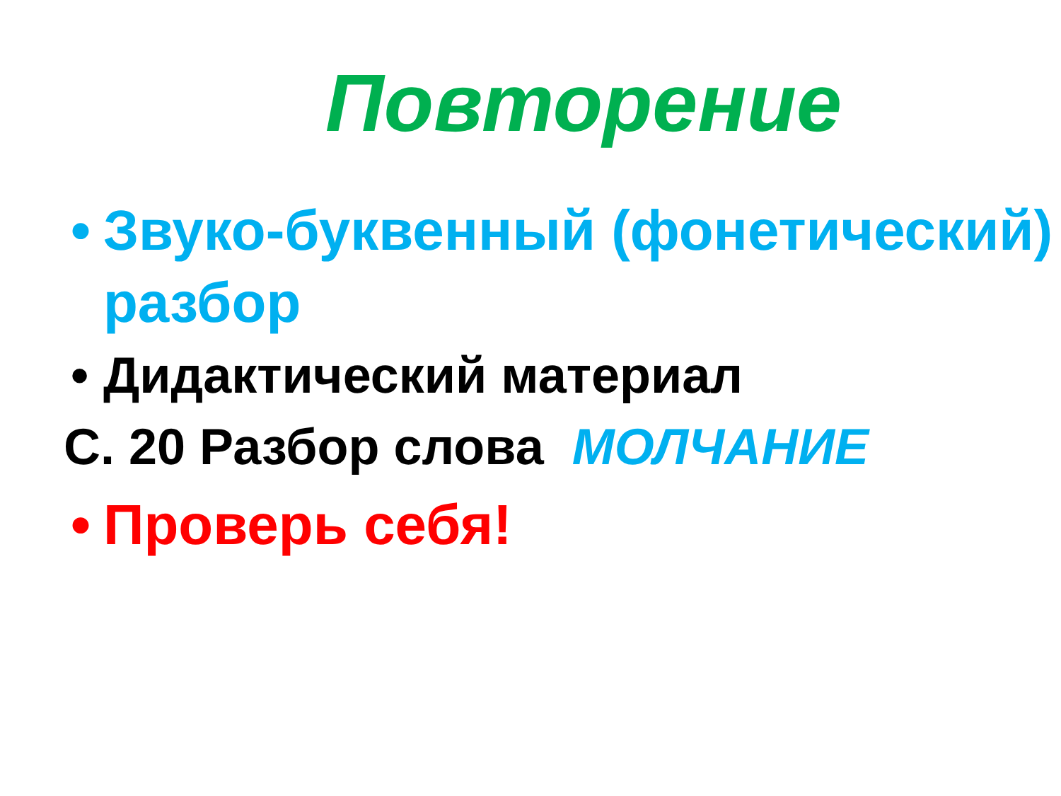Повторение
• Звуко-буквенный (фонетический) разбор
• Дидактический материал
С. 20 Разбор слова МОЛЧАНИЕ
• Проверь себя!